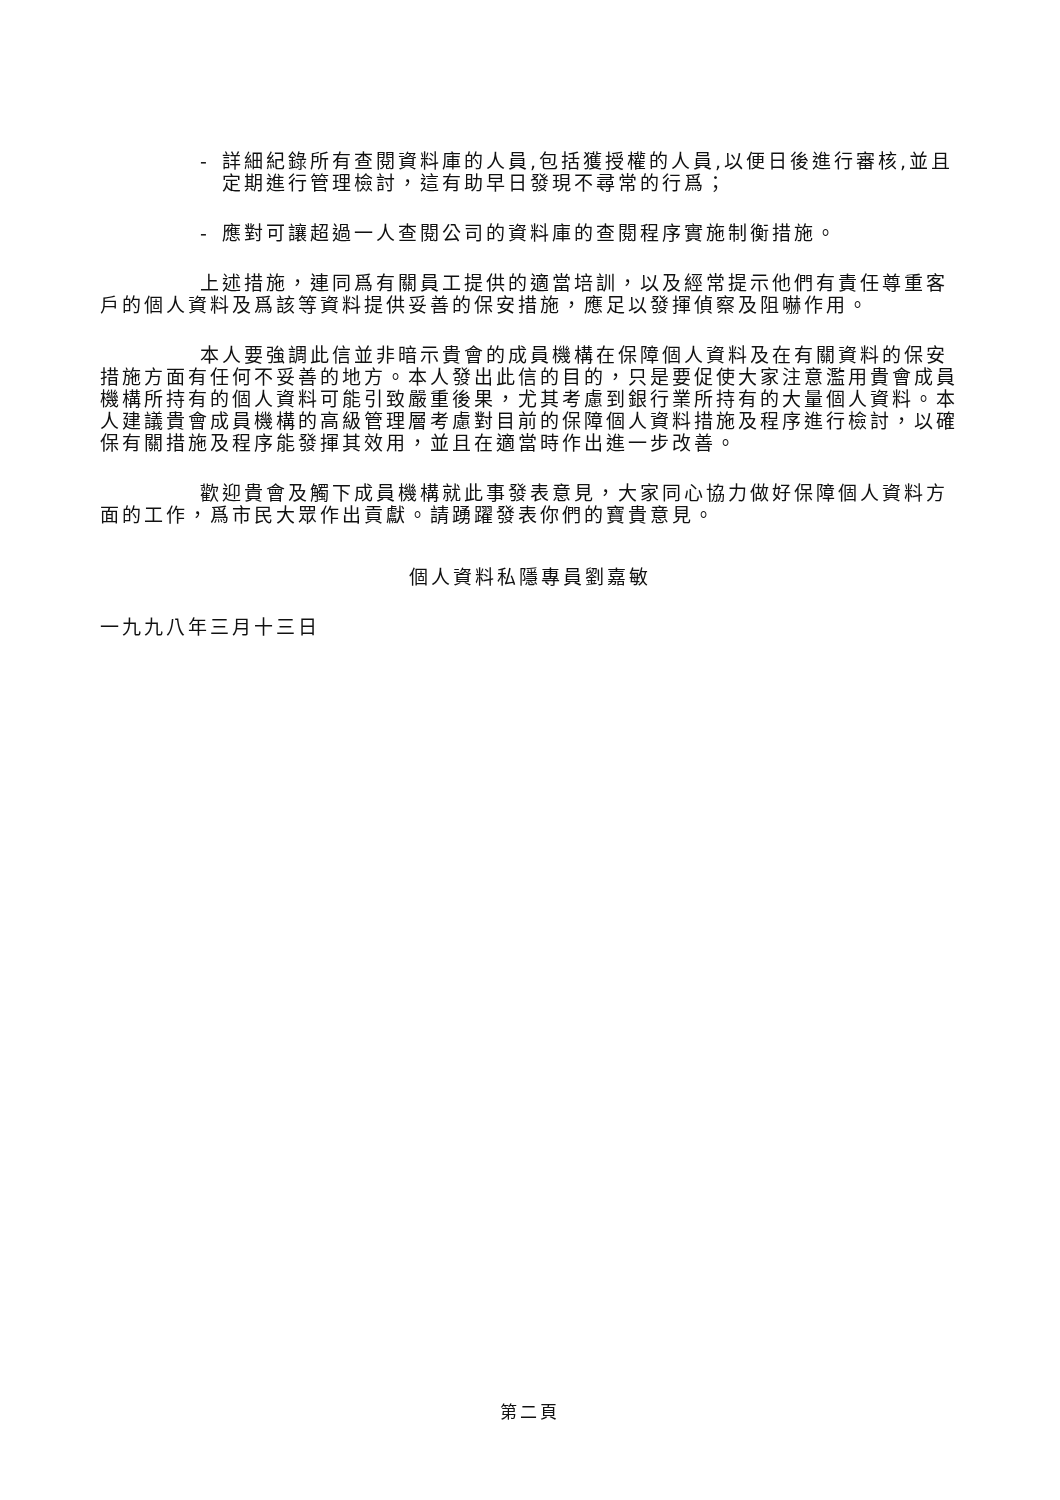- 詳細紀錄所有查閱資料庫的人員,包括獲授權的人員,以便日後進行審核,並且定期進行管理檢討，這有助早日發現不尋常的行爲；
- 應對可讓超過一人查閱公司的資料庫的查閱程序實施制衡措施。
上述措施，連同爲有關員工提供的適當培訓，以及經常提示他們有責任尊重客戶的個人資料及爲該等資料提供妥善的保安措施，應足以發揮偵察及阻嚇作用。
本人要強調此信並非暗示貴會的成員機構在保障個人資料及在有關資料的保安措施方面有任何不妥善的地方。本人發出此信的目的，只是要促使大家注意濫用貴會成員機構所持有的個人資料可能引致嚴重後果，尤其考慮到銀行業所持有的大量個人資料。本人建議貴會成員機構的高級管理層考慮對目前的保障個人資料措施及程序進行檢討，以確保有關措施及程序能發揮其效用，並且在適當時作出進一步改善。
歡迎貴會及觸下成員機構就此事發表意見，大家同心協力做好保障個人資料方面的工作，爲市民大眾作出貢獻。請踴躍發表你們的寶貴意見。
個人資料私隱專員劉嘉敏
一九九八年三月十三日
第二頁